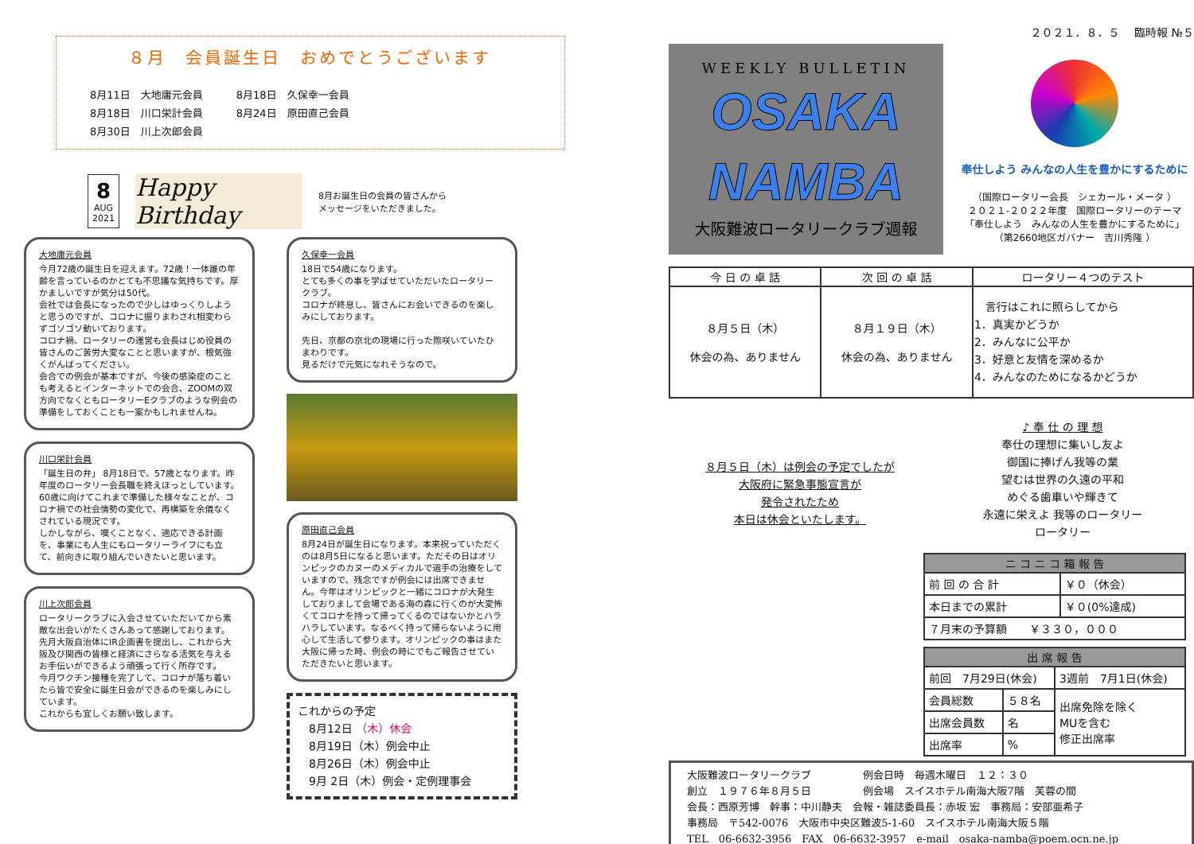８月　会員誕生日　おめでとうございます
| 8月11日 大地庸元会員 | 8月18日 久保幸一会員 |
| 8月18日 川口栄計会員 | 8月24日 原田直己会員 |
| 8月30日 川上次郎会員 | |
8
AUG
2021
Happy Birthday
8月お誕生日の会員の皆さんから
メッセージをいただきました。
大地庸元会員
今月72歳の誕生日を迎えます。72歳！一体誰の年齢を言っているのかとても不思議な気持ちです。厚かましいですが気分は50代。
会社では会長になったので少しはゆっくりしようと思うのですが、コロナに振りまわされ相変わらずゴソゴソ動いております。
コロナ禍、ロータリーの運営も会長はじめ役員の皆さんのご苦労大変なことと思いますが、根気強くがんばってください。
会合での例会が基本ですが、今後の感染症のことも考えるとインターネットでの会合、ZOOMの双方向でなくともロータリーEクラブのような例会の準備をしておくことも一案かもしれませんね。
川口栄計会員
「誕生日の弁」 8月18日で、57歳となります。昨年度のロータリー会長職を終えほっとしています。
60歳に向けてこれまで準備した様々なことが、コロナ禍での社会情勢の変化で、再構築を余儀なくされている現況です。
しかしながら、嘆くことなく、適応できる計画を、事業にも人生にもロータリーライフにも立て、前向きに取り組んでいきたいと思います。
川上次郎会員
ロータリークラブに入会させていただいてから素敵な出会いがたくさんあって感謝しております。
先月大阪自治体にIR企画書を提出し、これから大阪及び関西の皆様と経済にさらなる活気を与えるお手伝いができるよう頑張って行く所存です。
今月ワクチン接種を完了して、コロナが落ち着いたら皆で安全に誕生日会ができるのを楽しみにしています。
これからも宜しくお願い致します。
久保幸一会員
18日で54歳になります。
とても多くの事を学ばせていただいたロータリークラブ。
コロナが終息し、皆さんにお会いできるのを楽しみにしております。
先日、京都の京北の現場に行った際咲いていたひまわりです。
見るだけで元気になれそうなので。
原田直己会員
8月24日が誕生日になります。本来祝っていただくのは8月5日になると思います。ただその日はオリンピックのカヌーのメディカルで選手の治療をしていますので、残念ですが例会には出席できません。今年はオリンピックと一緒にコロナが大発生しておりまして会場である海の森に行くのが大変怖くてコロナを持って帰ってくるのではないかとハラハラしています。なるべく持って帰らないように用心して生活して参ります。オリンピックの事はまた大阪に帰った時、例会の時にでもご報告させていただきたいと思います。
これからの予定
　8月12日 （木）休会
　8月19日（木）例会中止
　8月26日（木）例会中止
　9月 2日（木）例会・定例理事会
２０２１．８．５　 臨時報 №５
WEEKLY BULLETIN
OSAKA
NAMBA
大阪難波ロータリークラブ週報
奉仕しよう みんなの人生を豊かにするために
（国際ロータリー会長　シェカール・メータ ）
２０２１-２０２２年度　国際ロータリーのテーマ
「奉仕しよう　みんなの人生を豊かにするために」
（第2660地区ガバナー　吉川秀隆 ）
| 今 日 の 卓 話 | 次 回 の 卓 話 | ロータリー４つのテスト |
| --- | --- | --- |
| ８月５日（木） 休会の為、ありません | ８月１９日（木） 休会の為、ありません | 言行はこれに照らしてから 1．真実かどうか 2．みんなに公平か 3．好意と友情を深めるか 4．みんなのためになるかどうか |
８月５日（木）は例会の予定でしたが
大阪府に緊急事態宣言が
発令されたため
本日は休会といたします。
♪ 奉 仕 の 理 想
奉仕の理想に集いし友よ
御国に捧げん我等の業
望むは世界の久遠の平和
めぐる歯車いや輝きて
永遠に栄えよ 我等のロータリー
ロータリー
| ニ コ ニ コ 箱 報 告 | |
| --- | --- |
| 前 回 の 合 計 | ￥０（休会） |
| 本日までの累計 | ￥０(0%達成) |
| ７月末の予算額 ￥３３０，０００ | |
| 出 席 報 告 | | |
| --- | --- | --- |
| 前回 7月29日(休会) | | 3週前 7月1日(休会) |
| 会員総数 | ５８名 | 出席免除を除く MUを含む 修正出席率 |
| 出席会員数 | 名 | |
| 出席率 | % | |
大阪難波ロータリークラブ　　　　　例会日時　毎週木曜日　１２：３０
創立　１９７６年８月５日　　　　　例会場　スイスホテル南海大阪7階　芙蓉の間
会長：西原芳博　幹事：中川静夫　会報・雑誌委員長：赤坂 宏　事務局：安部亜希子
事務局　〒542-0076　大阪市中央区難波5-1-60　スイスホテル南海大阪５階
TEL　06-6632-3956　FAX　06-6632-3957　e-mail　osaka-namba@poem.ocn.ne.jp